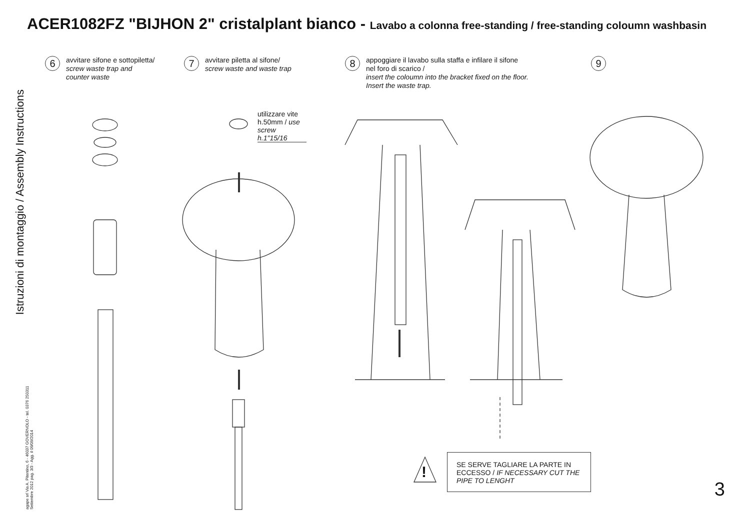ACER1082FZ "BIJHON 2" cristalplant bianco - Lavabo a colonna free-standing / free-standing coloumn washbasin
Istruzioni di montaggio / Assembly Instructions
agape srl Via A. Pitentino, 6 - 46037 GOVERNOLO - tel. 0376 250311
Settembre 2012 pag. 3/3 - Agg. il 09/09/2014
6
avvitare sifone e sottopiletta/
screw waste trap and
counter waste
7
avvitare piletta al sifone/
screw waste and waste trap
8
appoggiare il lavabo sulla staffa e infilare il sifone
nel foro di scarico /
insert the coloumn into the bracket fixed on the floor.
Insert the waste trap.
9
utilizzare vite h.50mm / use screw h.1"15/16
!
SE SERVE TAGLIARE LA PARTE IN ECCESSO / IF NECESSARY CUT THE PIPE TO LENGHT
3